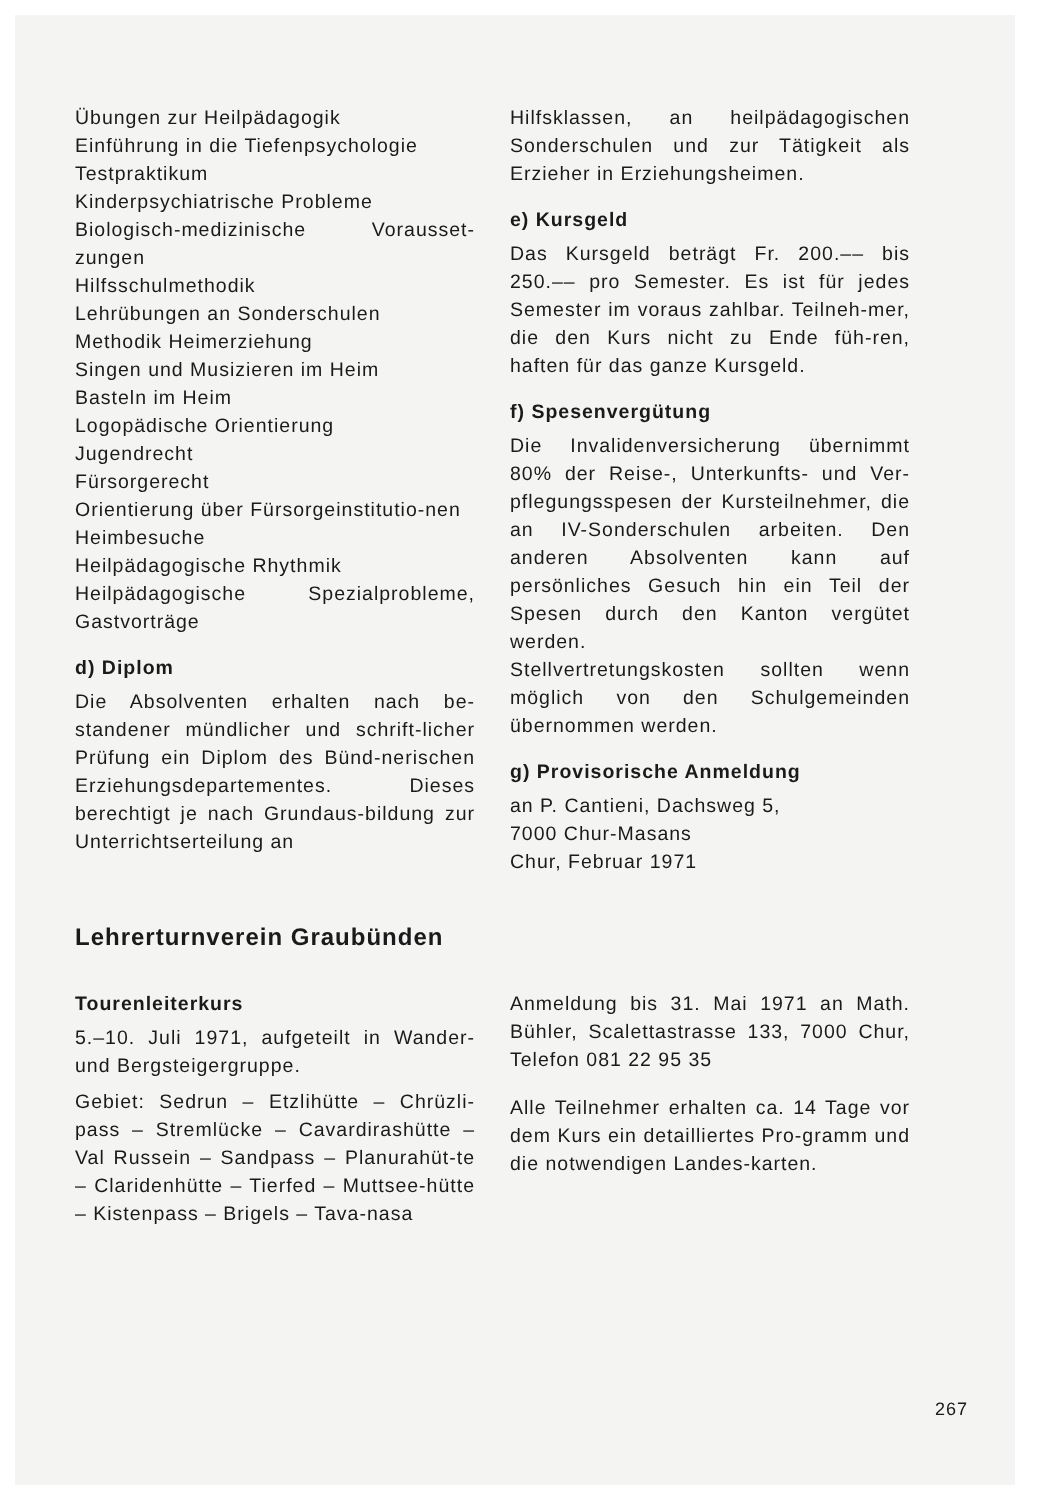Übungen zur Heilpädagogik
Einführung in die Tiefenpsychologie
Testpraktikum
Kinderpsychiatrische Probleme
Biologisch-medizinische Vorausset-zungen
Hilfsschulmethodik
Lehrübungen an Sonderschulen
Methodik Heimerziehung
Singen und Musizieren im Heim
Basteln im Heim
Logopädische Orientierung
Jugendrecht
Fürsorgerecht
Orientierung über Fürsorgeinstitutio-nen
Heimbesuche
Heilpädagogische Rhythmik
Heilpädagogische Spezialprobleme, Gastvorträge
d) Diplom
Die Absolventen erhalten nach be-standener mündlicher und schrift-licher Prüfung ein Diplom des Bünd-nerischen Erziehungsdepartementes. Dieses berechtigt je nach Grundaus-bildung zur Unterrichtserteilung an
Hilfsklassen, an heilpädagogischen Sonderschulen und zur Tätigkeit als Erzieher in Erziehungsheimen.
e) Kursgeld
Das Kursgeld beträgt Fr. 200.–– bis 250.–– pro Semester. Es ist für jedes Semester im voraus zahlbar. Teilneh-mer, die den Kurs nicht zu Ende füh-ren, haften für das ganze Kursgeld.
f) Spesenvergütung
Die Invalidenversicherung übernimmt 80% der Reise-, Unterkunfts- und Ver-pflegungsspesen der Kursteilnehmer, die an IV-Sonderschulen arbeiten. Den anderen Absolventen kann auf persönliches Gesuch hin ein Teil der Spesen durch den Kanton vergütet werden.
Stellvertretungskosten sollten wenn möglich von den Schulgemeinden übernommen werden.
g) Provisorische Anmeldung
an P. Cantieni, Dachsweg 5,
7000 Chur-Masans
Chur, Februar 1971
Lehrerturnverein Graubünden
Tourenleiterkurs
5.–10. Juli 1971, aufgeteilt in Wander- und Bergsteigergruppe.
Gebiet: Sedrun – Etzlihütte – Chrüzli-pass – Stremlücke – Cavardirashütte – Val Russein – Sandpass – Planurahüt-te – Claridenhütte – Tierfed – Muttsee-hütte – Kistenpass – Brigels – Tava-nasa
Anmeldung bis 31. Mai 1971 an Math. Bühler, Scalettastrasse 133, 7000 Chur, Telefon 081 22 95 35
Alle Teilnehmer erhalten ca. 14 Tage vor dem Kurs ein detailliertes Pro-gramm und die notwendigen Landes-karten.
267